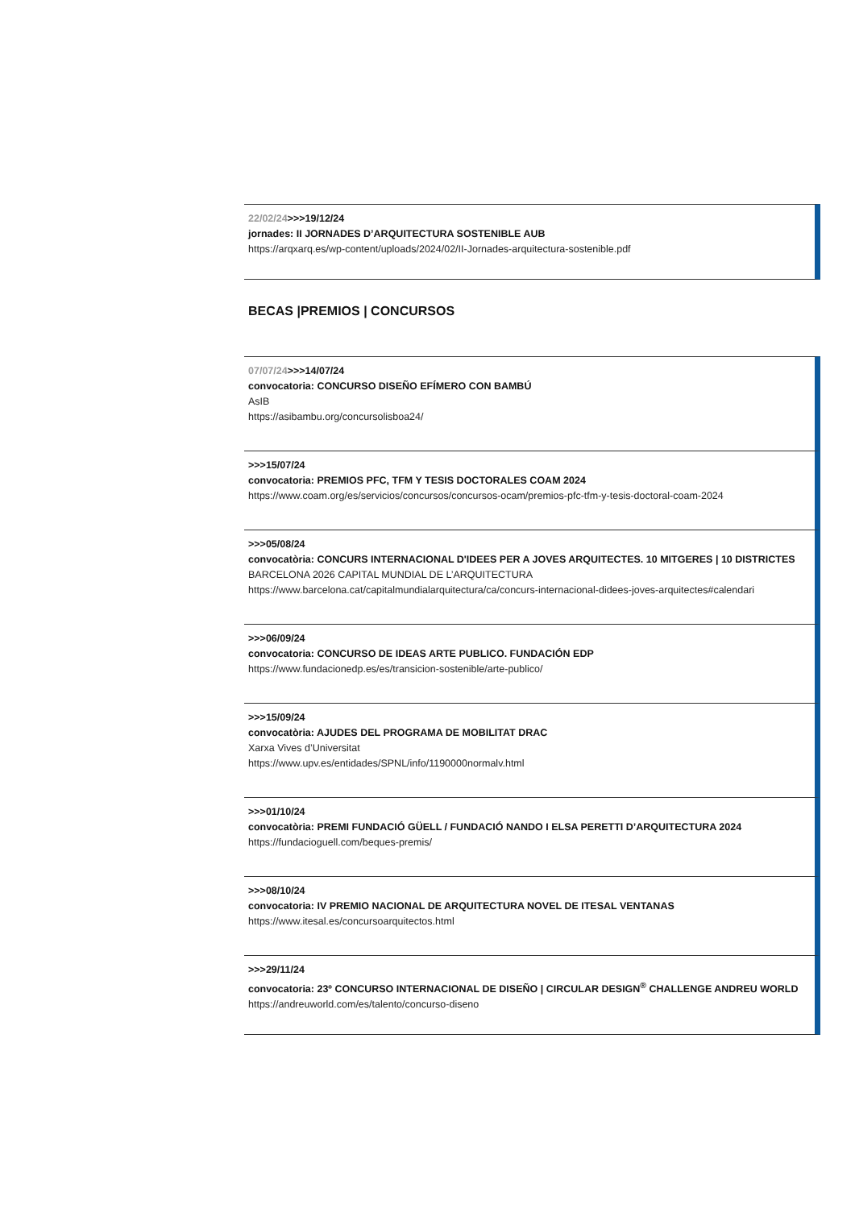22/02/24>>>19/12/24
jornades: II JORNADES D’ARQUITECTURA SOSTENIBLE AUB
https://arqxarq.es/wp-content/uploads/2024/02/II-Jornades-arquitectura-sostenible.pdf
BECAS |PREMIOS | CONCURSOS
07/07/24>>>14/07/24
convocatoria: CONCURSO DISEÑO EFÍMERO CON BAMBÚ
AsIB
https://asibambu.org/concursolisboa24/
>>>15/07/24
convocatoria: PREMIOS PFC, TFM Y TESIS DOCTORALES COAM 2024
https://www.coam.org/es/servicios/concursos/concursos-ocam/premios-pfc-tfm-y-tesis-doctoral-coam-2024
>>>05/08/24
convocatòria: CONCURS INTERNACIONAL D'IDEES PER A JOVES ARQUITECTES. 10 MITGERES | 10 DISTRICTES
BARCELONA 2026 CAPITAL MUNDIAL DE L’ARQUITECTURA
https://www.barcelona.cat/capitalmundialarquitectura/ca/concurs-internacional-didees-joves-arquitectes#calendari
>>>06/09/24
convocatoria: CONCURSO DE IDEAS ARTE PUBLICO. FUNDACIÓN EDP
https://www.fundacionedp.es/es/transicion-sostenible/arte-publico/
>>>15/09/24
convocatòria: AJUDES DEL PROGRAMA DE MOBILITAT DRAC
Xarxa Vives d’Universitat
https://www.upv.es/entidades/SPNL/info/1190000normalv.html
>>>01/10/24
convocatòria: PREMI FUNDACIÓ GÜELL / FUNDACIÓ NANDO I ELSA PERETTI D’ARQUITECTURA 2024
https://fundacioguell.com/beques-premis/
>>>08/10/24
convocatoria: IV PREMIO NACIONAL DE ARQUITECTURA NOVEL DE ITESAL VENTANAS
https://www.itesal.es/concursoarquitectos.html
>>>29/11/24
convocatoria: 23º CONCURSO INTERNACIONAL DE DISEÑO | CIRCULAR DESIGN<sup>®</sup> CHALLENGE ANDREU WORLD
https://andreuworld.com/es/talento/concurso-diseno